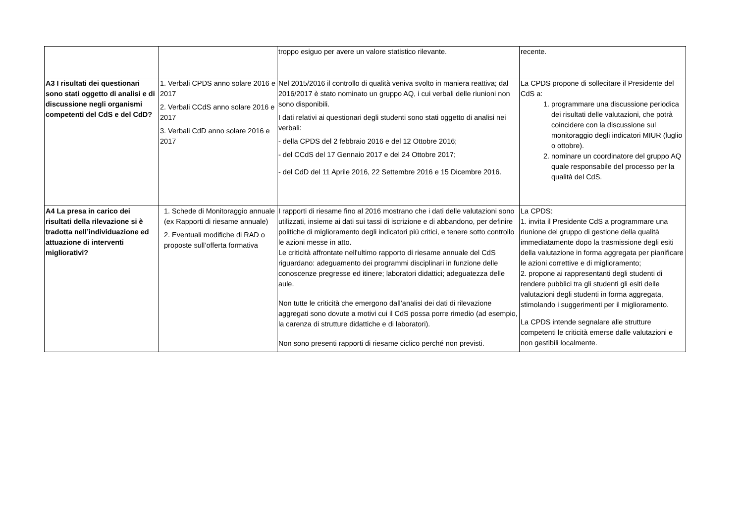| | | troppo esiguo per avere un valore statistico rilevante. | recente. |
| A3 I risultati dei questionari sono stati oggetto di analisi e di discussione negli organismi competenti del CdS e del CdD? | 1. Verbali CPDS anno solare 2016 e 2017 2. Verbali CCdS anno solare 2016 e 2017 3. Verbali CdD anno solare 2016 e 2017 | Nel 2015/2016 il controllo di qualità veniva svolto in maniera reattiva; dal 2016/2017 è stato nominato un gruppo AQ, i cui verbali delle riunioni non sono disponibili. I dati relativi ai questionari degli studenti sono stati oggetto di analisi nei verbali: - della CPDS del 2 febbraio 2016 e del 12 Ottobre 2016; - del CCdS del 17 Gennaio 2017 e del 24 Ottobre 2017; - del CdD del 11 Aprile 2016, 22 Settembre 2016 e 15 Dicembre 2016. | La CPDS propone di sollecitare il Presidente del CdS a: 1. programmare una discussione periodica dei risultati delle valutazioni, che potrà coincidere con la discussione sul monitoraggio degli indicatori MIUR (luglio o ottobre). 2. nominare un coordinatore del gruppo AQ quale responsabile del processo per la qualità del CdS. |
| A4 La presa in carico dei risultati della rilevazione si è tradotta nell’individuazione ed attuazione di interventi migliorativi? | 1. Schede di Monitoraggio annuale (ex Rapporti di riesame annuale) 2. Eventuali modifiche di RAD o proposte sull’offerta formativa | I rapporti di riesame fino al 2016 mostrano che i dati delle valutazioni sono utilizzati, insieme ai dati sui tassi di iscrizione e di abbandono, per definire politiche di miglioramento degli indicatori più critici, e tenere sotto controllo le azioni messe in atto. Le criticità affrontate nell'ultimo rapporto di riesame annuale del CdS riguardano: adeguamento dei programmi disciplinari in funzione delle conoscenze pregresse ed itinere; laboratori didattici; adeguatezza delle aule. Non tutte le criticità che emergono dall’analisi dei dati di rilevazione aggregati sono dovute a motivi cui il CdS possa porre rimedio (ad esempio, la carenza di strutture didattiche e di laboratori). Non sono presenti rapporti di riesame ciclico perché non previsti. | La CPDS: 1. invita il Presidente CdS a programmare una riunione del gruppo di gestione della qualità immediatamente dopo la trasmissione degli esiti della valutazione in forma aggregata per pianificare le azioni correttive e di miglioramento; 2. propone ai rappresentanti degli studenti di rendere pubblici tra gli studenti gli esiti delle valutazioni degli studenti in forma aggregata, stimolando i suggerimenti per il miglioramento. La CPDS intende segnalare alle strutture competenti le criticità emerse dalle valutazioni e non gestibili localmente. |